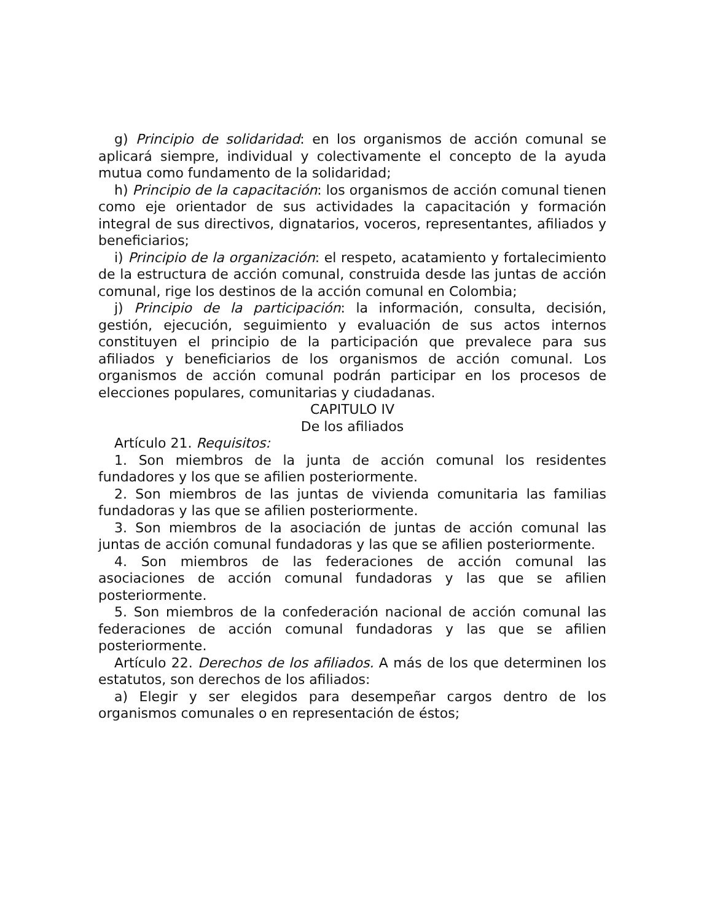g) Principio de solidaridad: en los organismos de acción comunal se aplicará siempre, individual y colectivamente el concepto de la ayuda mutua como fundamento de la solidaridad;
h) Principio de la capacitación: los organismos de acción comunal tienen como eje orientador de sus actividades la capacitación y formación integral de sus directivos, dignatarios, voceros, representantes, afiliados y beneficiarios;
i) Principio de la organización: el respeto, acatamiento y fortalecimiento de la estructura de acción comunal, construida desde las juntas de acción comunal, rige los destinos de la acción comunal en Colombia;
j) Principio de la participación: la información, consulta, decisión, gestión, ejecución, seguimiento y evaluación de sus actos internos constituyen el principio de la participación que prevalece para sus afiliados y beneficiarios de los organismos de acción comunal. Los organismos de acción comunal podrán participar en los procesos de elecciones populares, comunitarias y ciudadanas.
CAPITULO IV
De los afiliados
Artículo 21. Requisitos:
1. Son miembros de la junta de acción comunal los residentes fundadores y los que se afilien posteriormente.
2. Son miembros de las juntas de vivienda comunitaria las familias fundadoras y las que se afilien posteriormente.
3. Son miembros de la asociación de juntas de acción comunal las juntas de acción comunal fundadoras y las que se afilien posteriormente.
4. Son miembros de las federaciones de acción comunal las asociaciones de acción comunal fundadoras y las que se afilien posteriormente.
5. Son miembros de la confederación nacional de acción comunal las federaciones de acción comunal fundadoras y las que se afilien posteriormente.
Artículo 22. Derechos de los afiliados. A más de los que determinen los estatutos, son derechos de los afiliados:
a) Elegir y ser elegidos para desempeñar cargos dentro de los organismos comunales o en representación de éstos;